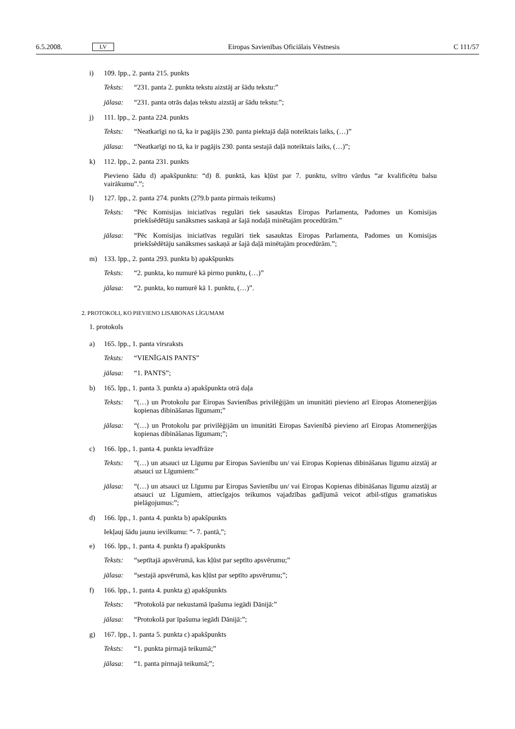6.5.2008. LV Eiropas Savienības Oficiālais Vēstnesis C 111/57
i) 109. lpp., 2. panta 215. punkts
Teksts: “231. panta 2. punkta tekstu aizstāj ar šādu tekstu:”
jālasa: “231. panta otrās daļas tekstu aizstāj ar šādu tekstu:”;
j) 111. lpp., 2. panta 224. punkts
Teksts: “Neatkarīgi no tā, ka ir pagājis 230. panta piektajā daļā noteiktais laiks, (…)”
jālasa: “Neatkarīgi no tā, ka ir pagājis 230. panta sestajā daļā noteiktais laiks, (…)”;
k) 112. lpp., 2. panta 231. punkts
Pievieno šādu d) apakšpunktu: “d) 8. punktā, kas kļūst par 7. punktu, svītro vārdus “ar kvalificētu balsu vairākumu”.”;
l) 127. lpp., 2. panta 274. punkts (279.b panta pirmais teikums)
Teksts: “Pēc Komisijas iniciatīvas regulāri tiek sasauktas Eiropas Parlamenta, Padomes un Komisijas priekšsēdētāju sanāksmes saskaņā ar šajā nodaļā minētajām procedūrām.”
jālasa: “Pēc Komisijas iniciatīvas regulāri tiek sasauktas Eiropas Parlamenta, Padomes un Komisijas priekšsēdētāju sanāksmes saskaņā ar šajā daļā minētajām procedūrām.”;
m) 133. lpp., 2. panta 293. punkta b) apakšpunkts
Teksts: “2. punkta, ko numurē kā pirmo punktu, (…)”
jālasa: “2. punkta, ko numurē kā 1. punktu, (…)”.
2. PROTOKOLI, KO PIEVIENO LISABONAS LĪGUMAM
1. protokols
a) 165. lpp., 1. panta virsraksts
Teksts: “VIENĪGAIS PANTS”
jālasa: “1. PANTS”;
b) 165. lpp., 1. panta 3. punkta a) apakšpunkta otrā daļa
Teksts: “(…) un Protokolu par Eiropas Savienības privilēģijām un imunitāti pievieno arī Eiropas Atomenerģijas kopienas dibināšanas līgumam;”
jālasa: “(…) un Protokolu par privilēģijām un imunitāti Eiropas Savienībā pievieno arī Eiropas Atomenerģijas kopienas dibināšanas līgumam;”;
c) 166. lpp., 1. panta 4. punkta ievadfrāze
Teksts: “(…) un atsauci uz Līgumu par Eiropas Savienību un/ vai Eiropas Kopienas dibināšanas līgumu aizstāj ar atsauci uz Līgumiem:”
jālasa: “(…) un atsauci uz Līgumu par Eiropas Savienību un/ vai Eiropas Kopienas dibināšanas līgumu aizstāj ar atsauci uz Līgumiem, attiecīgajos teikumos vajadzības gadījumā veicot atbil-stīgus gramatiskus pielāgojumus:”;
d) 166. lpp., 1. panta 4. punkta b) apakšpunkts
Iekļauj šādu jaunu ievilkumu: “- 7. pantā,”;
e) 166. lpp., 1. panta 4. punkta f) apakšpunkts
Teksts: “septītajā apsvērumā, kas kļūst par septīto apsvērumu;”
jālasa: “sestajā apsvērumā, kas kļūst par septīto apsvērumu;”;
f) 166. lpp., 1. panta 4. punkta g) apakšpunkts
Teksts: “Protokolā par nekustamā īpašuma iegādi Dānijā:”
jālasa: “Protokolā par īpašuma iegādi Dānijā:”;
g) 167. lpp., 1. panta 5. punkta c) apakšpunkts
Teksts: “1. punkta pirmajā teikumā;”
jālasa: “1. panta pirmajā teikumā;”;